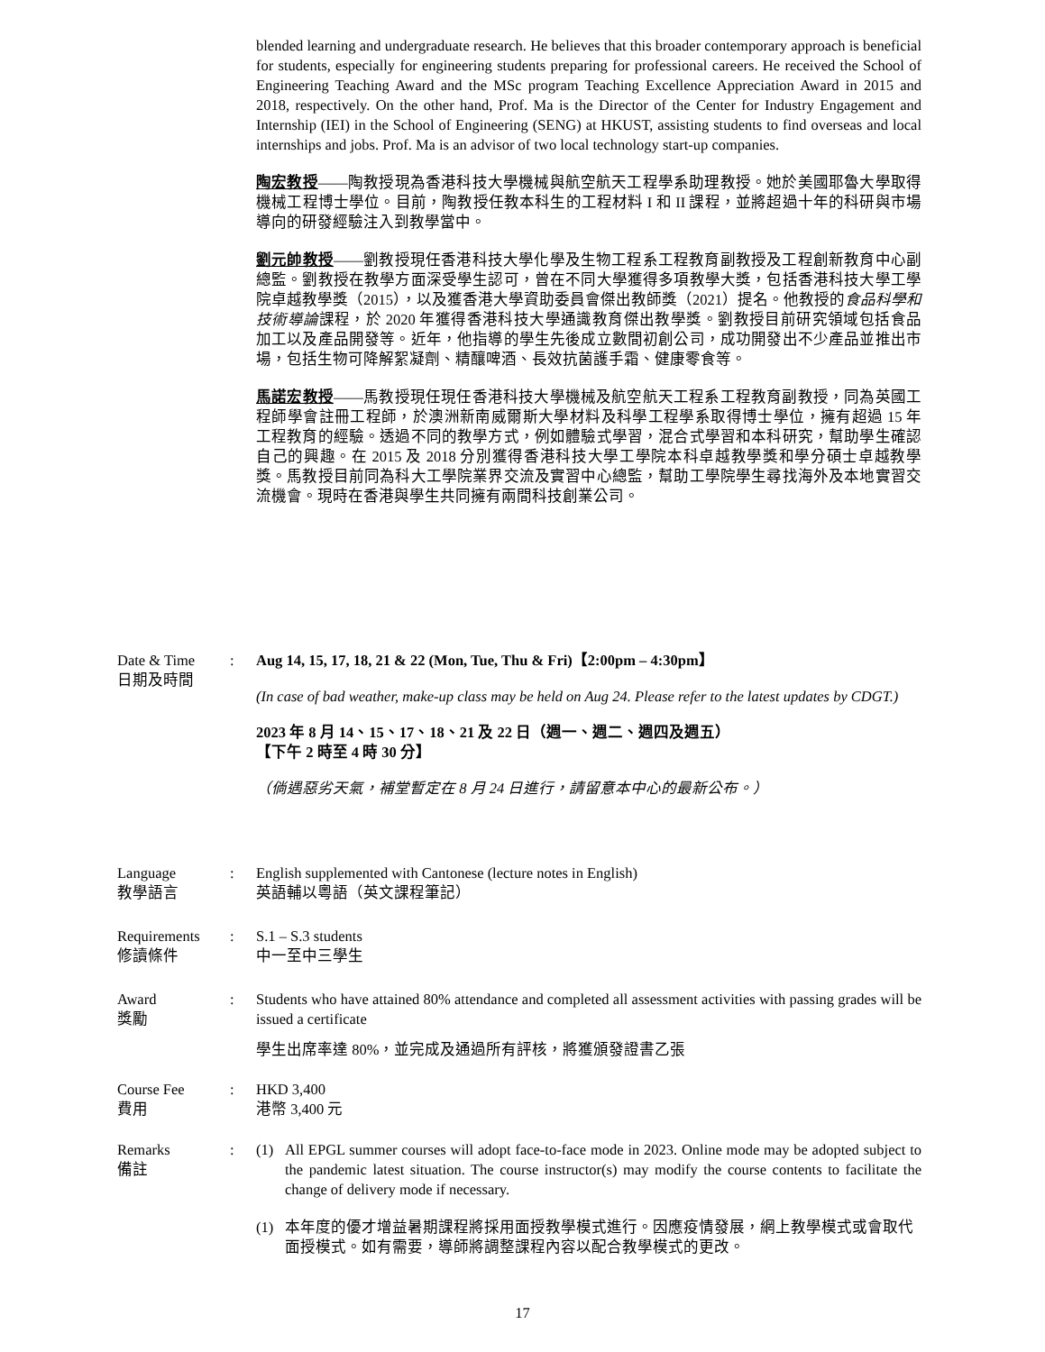blended learning and undergraduate research. He believes that this broader contemporary approach is beneficial for students, especially for engineering students preparing for professional careers. He received the School of Engineering Teaching Award and the MSc program Teaching Excellence Appreciation Award in 2015 and 2018, respectively. On the other hand, Prof. Ma is the Director of the Center for Industry Engagement and Internship (IEI) in the School of Engineering (SENG) at HKUST, assisting students to find overseas and local internships and jobs. Prof. Ma is an advisor of two local technology start-up companies.
陶宏教授——陶教授現為香港科技大學機械與航空航天工程學系助理教授。她於美國耶魯大學取得機械工程博士學位。目前，陶教授任教本科生的工程材料 I 和 II 課程，並將超過十年的科研與市場導向的研發經驗注入到教學當中。
劉元帥教授——劉教授現任香港科技大學化學及生物工程系工程教育副教授及工程創新教育中心副總監。劉教授在教學方面深受學生認可，曾在不同大學獲得多項教學大獎，包括香港科技大學工學院卓越教學獎（2015），以及獲香港大學資助委員會傑出教師獎（2021）提名。他教授的食品科學和技術導論課程，於 2020 年獲得香港科技大學通識教育傑出教學獎。劉教授目前研究領域包括食品加工以及產品開發等。近年，他指導的學生先後成立數間初創公司，成功開發出不少產品並推出市場，包括生物可降解絮凝劑、精釀啤酒、長效抗菌護手霜、健康零食等。
馬諾宏教授——馬教授現任現任香港科技大學機械及航空航天工程系工程教育副教授，同為英國工程師學會註冊工程師，於澳洲新南威爾斯大學材料及科學工程學系取得博士學位，擁有超過 15 年工程教育的經驗。透過不同的教學方式，例如體驗式學習，混合式學習和本科研究，幫助學生確認自己的興趣。在 2015 及 2018 分別獲得香港科技大學工學院本科卓越教學獎和學分碩士卓越教學獎。馬教授目前同為科大工學院業界交流及實習中心總監，幫助工學院學生尋找海外及本地實習交流機會。現時在香港與學生共同擁有兩間科技創業公司。
Date & Time
日期及時間
: Aug 14, 15, 17, 18, 21 & 22 (Mon, Tue, Thu & Fri)【2:00pm – 4:30pm】
(In case of bad weather, make-up class may be held on Aug 24. Please refer to the latest updates by CDGT.)
2023 年 8 月 14、15、17、18、21 及 22 日（週一、週二、週四及週五）
【下午 2 時至 4 時 30 分】
（倘遇惡劣天氣，補堂暫定在 8 月 24 日進行，請留意本中心的最新公布。）
Language
教學語言
: English supplemented with Cantonese (lecture notes in English)
英語輔以粵語（英文課程筆記）
Requirements
修讀條件
: S.1 – S.3 students
中一至中三學生
Award
獎勵
: Students who have attained 80% attendance and completed all assessment activities with passing grades will be issued a certificate
學生出席率達 80%，並完成及通過所有評核，將獲頒發證書乙張
Course Fee
費用
: HKD 3,400
港幣 3,400 元
Remarks
備註
: (1) All EPGL summer courses will adopt face-to-face mode in 2023. Online mode may be adopted subject to the pandemic latest situation. The course instructor(s) may modify the course contents to facilitate the change of delivery mode if necessary.
(1) 本年度的優才增益暑期課程將採用面授教學模式進行。因應疫情發展，網上教學模式或會取代面授模式。如有需要，導師將調整課程內容以配合教學模式的更改。
17